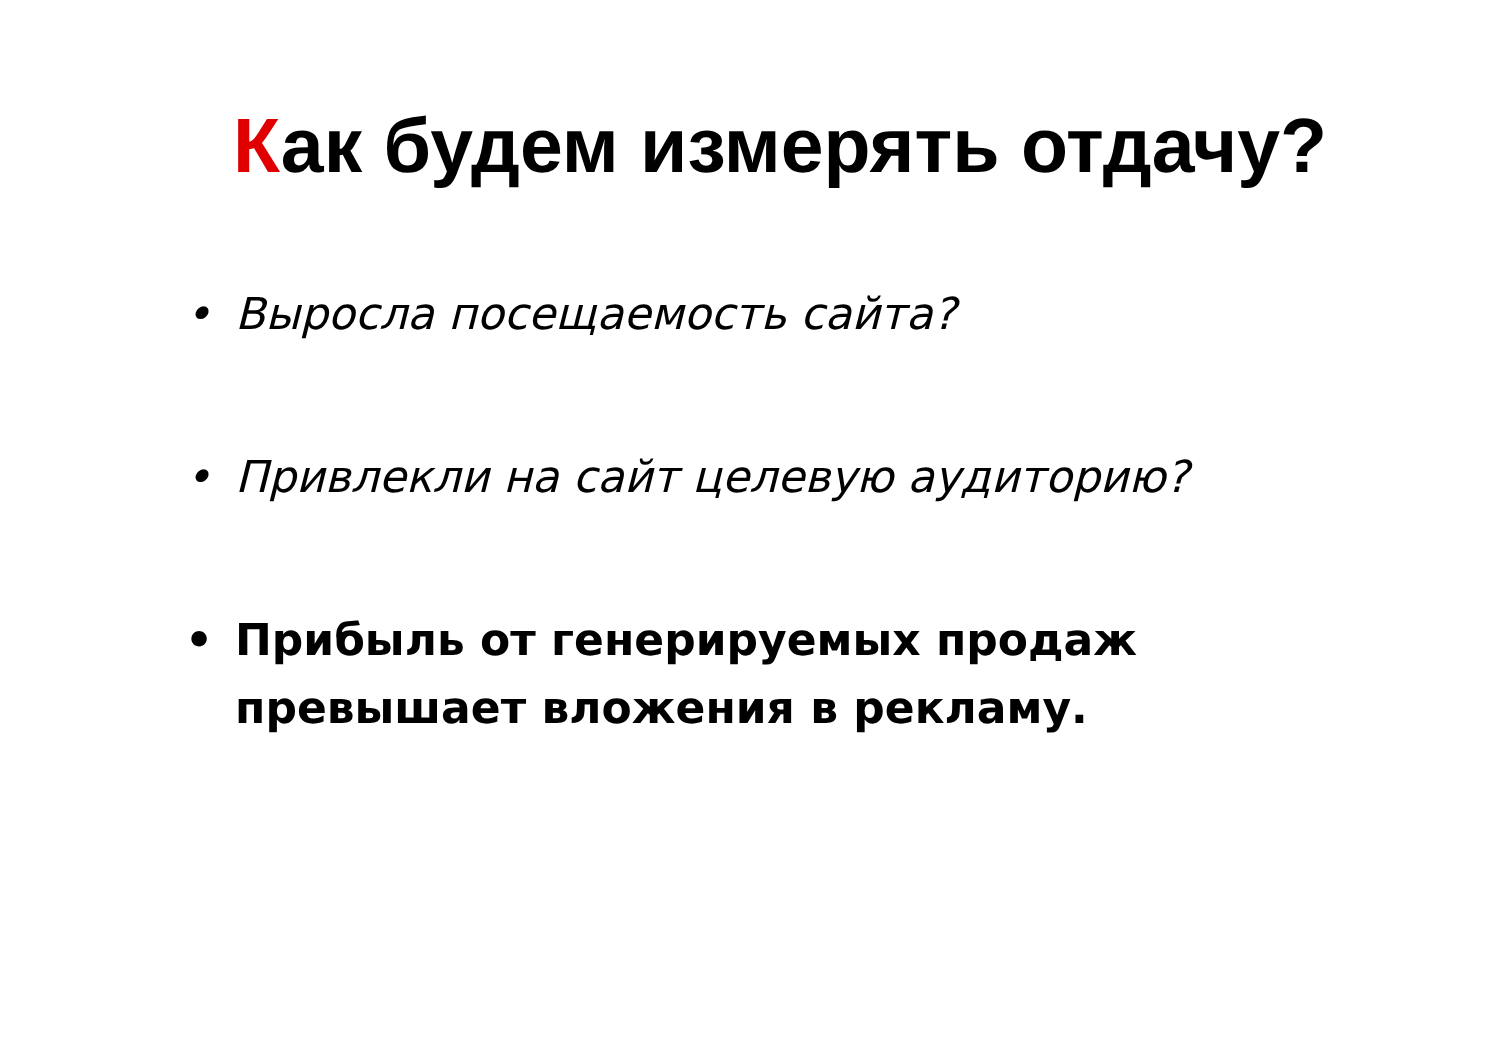Как будем измерять отдачу?
• Выросла посещаемость сайта?
• Привлекли на сайт целевую аудиторию?
• Прибыль от генерируемых продаж
превышает вложения в рекламу.